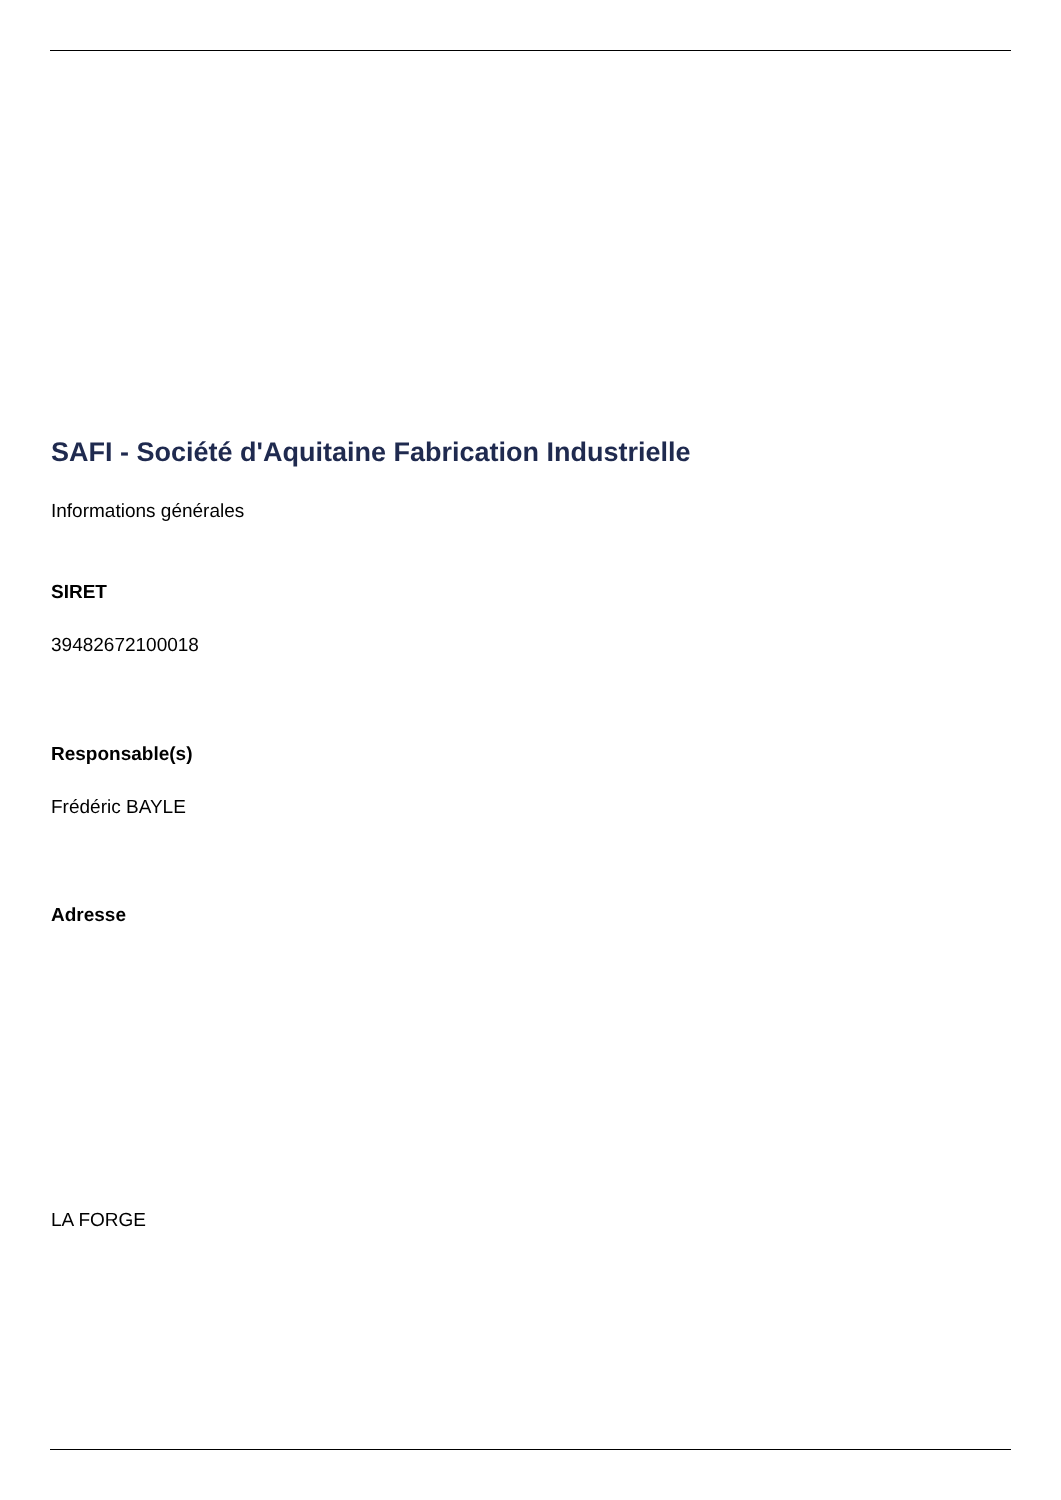SAFI - Société d'Aquitaine Fabrication Industrielle
Informations générales
SIRET
39482672100018
Responsable(s)
Frédéric BAYLE
Adresse
LA FORGE